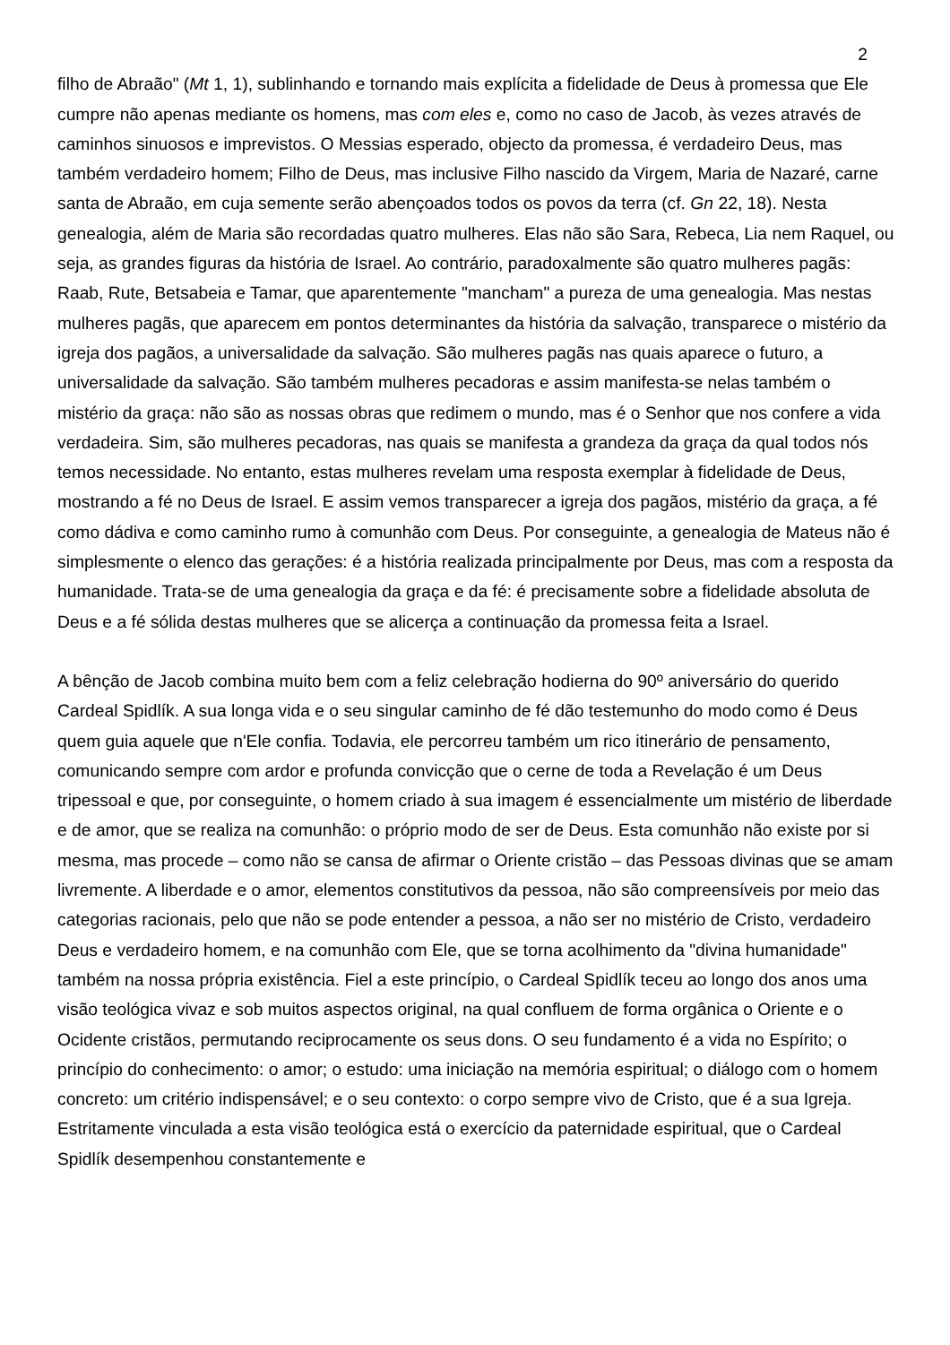2
filho de Abraão" (Mt 1, 1), sublinhando e tornando mais explícita a fidelidade de Deus à promessa que Ele cumpre não apenas mediante os homens, mas com eles e, como no caso de Jacob, às vezes através de caminhos sinuosos e imprevistos. O Messias esperado, objecto da promessa, é verdadeiro Deus, mas também verdadeiro homem; Filho de Deus, mas inclusive Filho nascido da Virgem, Maria de Nazaré, carne santa de Abraão, em cuja semente serão abençoados todos os povos da terra (cf. Gn 22, 18). Nesta genealogia, além de Maria são recordadas quatro mulheres. Elas não são Sara, Rebeca, Lia nem Raquel, ou seja, as grandes figuras da história de Israel. Ao contrário, paradoxalmente são quatro mulheres pagãs: Raab, Rute, Betsabeia e Tamar, que aparentemente "mancham" a pureza de uma genealogia. Mas nestas mulheres pagãs, que aparecem em pontos determinantes da história da salvação, transparece o mistério da igreja dos pagãos, a universalidade da salvação. São mulheres pagãs nas quais aparece o futuro, a universalidade da salvação. São também mulheres pecadoras e assim manifesta-se nelas também o mistério da graça: não são as nossas obras que redimem o mundo, mas é o Senhor que nos confere a vida verdadeira. Sim, são mulheres pecadoras, nas quais se manifesta a grandeza da graça da qual todos nós temos necessidade. No entanto, estas mulheres revelam uma resposta exemplar à fidelidade de Deus, mostrando a fé no Deus de Israel. E assim vemos transparecer a igreja dos pagãos, mistério da graça, a fé como dádiva e como caminho rumo à comunhão com Deus. Por conseguinte, a genealogia de Mateus não é simplesmente o elenco das gerações: é a história realizada principalmente por Deus, mas com a resposta da humanidade. Trata-se de uma genealogia da graça e da fé: é precisamente sobre a fidelidade absoluta de Deus e a fé sólida destas mulheres que se alicerça a continuação da promessa feita a Israel.
A bênção de Jacob combina muito bem com a feliz celebração hodierna do 90º aniversário do querido Cardeal Spidlík. A sua longa vida e o seu singular caminho de fé dão testemunho do modo como é Deus quem guia aquele que n'Ele confia. Todavia, ele percorreu também um rico itinerário de pensamento, comunicando sempre com ardor e profunda convicção que o cerne de toda a Revelação é um Deus tripessoal e que, por conseguinte, o homem criado à sua imagem é essencialmente um mistério de liberdade e de amor, que se realiza na comunhão: o próprio modo de ser de Deus. Esta comunhão não existe por si mesma, mas procede – como não se cansa de afirmar o Oriente cristão – das Pessoas divinas que se amam livremente. A liberdade e o amor, elementos constitutivos da pessoa, não são compreensíveis por meio das categorias racionais, pelo que não se pode entender a pessoa, a não ser no mistério de Cristo, verdadeiro Deus e verdadeiro homem, e na comunhão com Ele, que se torna acolhimento da "divina humanidade" também na nossa própria existência. Fiel a este princípio, o Cardeal Spidlík teceu ao longo dos anos uma visão teológica vivaz e sob muitos aspectos original, na qual confluem de forma orgânica o Oriente e o Ocidente cristãos, permutando reciprocamente os seus dons. O seu fundamento é a vida no Espírito; o princípio do conhecimento: o amor; o estudo: uma iniciação na memória espiritual; o diálogo com o homem concreto: um critério indispensável; e o seu contexto: o corpo sempre vivo de Cristo, que é a sua Igreja. Estritamente vinculada a esta visão teológica está o exercício da paternidade espiritual, que o Cardeal Spidlík desempenhou constantemente e